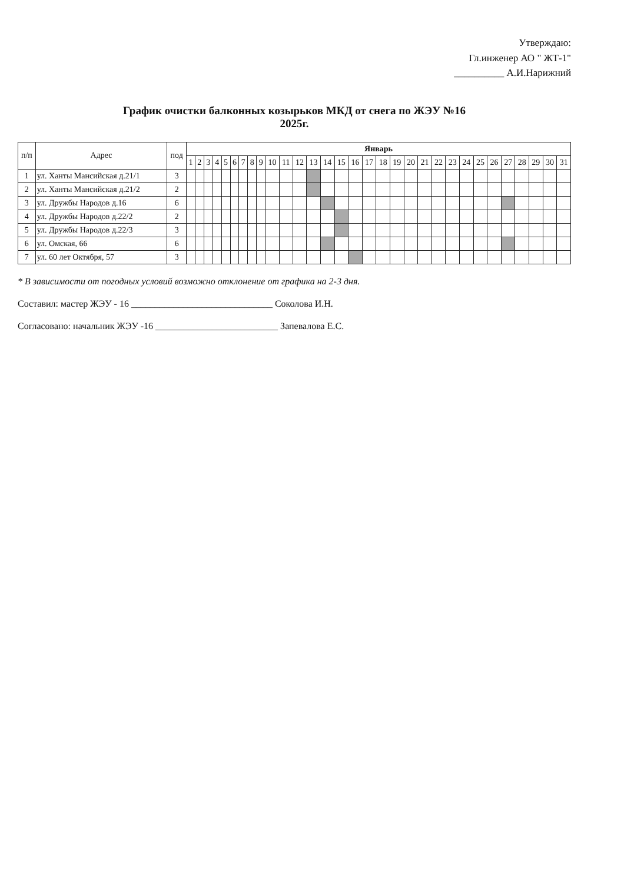Утверждаю:
Гл.инженер АО " ЖТ-1"
__________ А.И.Нарижний
График очистки балконных козырьков МКД от снега по ЖЭУ №16
2025г.
| п/п | Адрес | под | Январь | | | | | | | | | | | | | | | | | | | | | | | | | | | | | | |
| --- | --- | --- | --- | --- | --- | --- | --- | --- | --- | --- | --- | --- | --- | --- | --- | --- | --- | --- | --- | --- | --- | --- | --- | --- | --- | --- | --- | --- | --- | --- | --- | --- | --- |
| | | | 1 | 2 | 3 | 4 | 5 | 6 | 7 | 8 | 9 | 10 | 11 | 12 | 13 | 14 | 15 | 16 | 17 | 18 | 19 | 20 | 21 | 22 | 23 | 24 | 25 | 26 | 27 | 28 | 29 | 30 | 31 |
| 1 | ул. Ханты Мансийская д.21/1 | 3 | | | | | | | | | | | | | | | | | | | | | | | | | | | | | | | |
| 2 | ул. Ханты Мансийская д.21/2 | 2 | | | | | | | | | | | | | | | | | | | | | | | | | | | | | | | |
| 3 | ул. Дружбы Народов д.16 | 6 | | | | | | | | | | | | | | | | | | | | | | | | | | | | | | | |
| 4 | ул. Дружбы Народов д.22/2 | 2 | | | | | | | | | | | | | | | | | | | | | | | | | | | | | | | |
| 5 | ул. Дружбы Народов д.22/3 | 3 | | | | | | | | | | | | | | | | | | | | | | | | | | | | | | | |
| 6 | ул. Омская, 66 | 6 | | | | | | | | | | | | | | | | | | | | | | | | | | | | | | | |
| 7 | ул. 60 лет Октября, 57 | 3 | | | | | | | | | | | | | | | | | | | | | | | | | | | | | | | |
* В зависимости от погодных условий возможно отклонение от графика на 2-3 дня.
Составил: мастер ЖЭУ - 16 ______________________________ Соколова И.Н.
Согласовано: начальник ЖЭУ -16 __________________________ Запевалова Е.С.